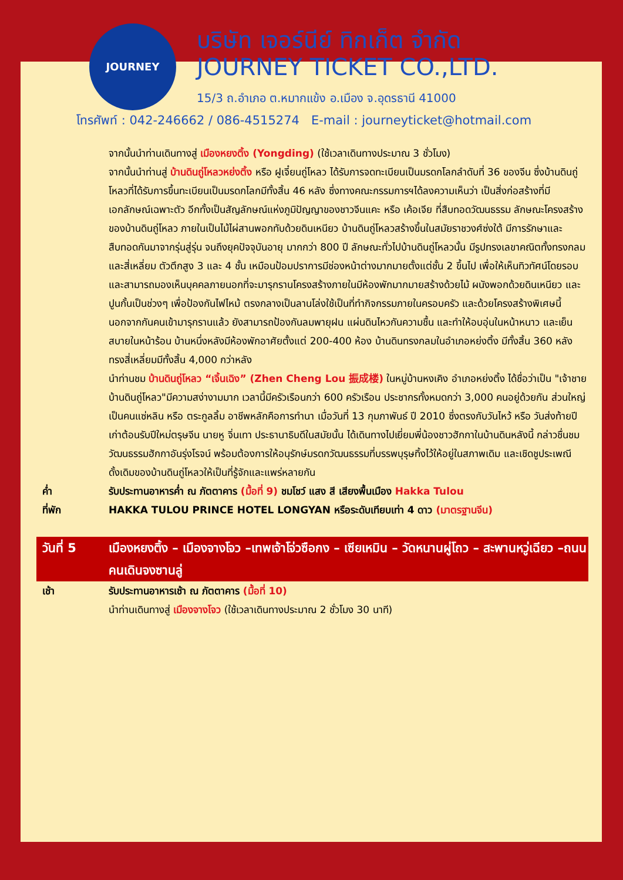JOURNEY
บริษัท เจอร์นีย์ ทิกเก็ต จำกัด
JOURNEY TICKET CO.,LTD.
15/3 ถ.อำเภอ ต.หมากแข้ง อ.เมือง จ.อุดรธานี 41000
โทรศัพท์ : 042-246662 / 086-4515274 E-mail : journeyticket@hotmail.com
| | จากนั้นนำท่านเดินทางสู่ เมืองหยงติ้ง (Yongding) (ใช้เวลาเดินทางประมาณ 3 ชั่วโมง) จากนั้นนำท่านสู่ บ้านดินถู่โหลวหย่งติ้ง หรือ ฝูเจี๋ยนถู่โหลว ได้รับการจดทะเบียนเป็นมรดกโลกลำดับที่ 36 ของจีน ซึ่งบ้านดินถู่โหลวที่ได้รับการขึ้นทะเบียนเป็นมรดกโลกมีทั้งสิ้น 46 หลัง ซึ่งทางคณะกรรมการฯได้ลงความเห็นว่า เป็นสิ่งก่อสร้างที่มีเอกลักษณ์เฉพาะตัว อีกทั้งเป็นสัญลักษณ์แห่งภูมิปัญญาของชาวจีนแคะ หรือ เค้อเจีย ที่สืบทอดวัฒนธรรม ลักษณะโครงสร้างของบ้านดินถู่โหลว ภายในเป็นไม้ไผ่สานพอกทับด้วยดินเหนียว บ้านดินถู่โหลวสร้างขึ้นในสมัยราชวงศ์ซ่งใต้ มีการรักษาและสืบทอดกันมาจากรุ่นสู่รุ่น จนถึงยุคปัจจุบันอายุ มากกว่า 800 ปี ลักษณะทั่วไปบ้านดินถู่โหลวนั้น มีรูปทรงเลขาคณิตทั้งทรงกลม และสี่เหลี่ยม ตัวตึกสูง 3 และ 4 ชั้น เหมือนป้อมปราการมีช่องหน้าต่างมากมายตั้งแต่ชั้น 2 ขึ้นไป เพื่อให้เห็นทิวทัศน์โดยรอบ และสามารถมองเห็นบุคคลภายนอกที่จะมารุกรานโครงสร้างภายในมีห้องพักมากมายสร้างด้วยไม้ ผนังพอกด้วยดินเหนียว และปูนกั้นเป็นช่วงๆ เพื่อป้องกันไฟไหม้ ตรงกลางเป็นลานโล่งใช้เป็นที่ทำกิจกรรมภายในครอบครัว และด้วยโครงสร้างพิเศษนี้ นอกจากกันคนเข้ามารุกรานแล้ว ยังสามารถป้องกันลมพายุฝน แผ่นดินไหวกันความชื้น และทำให้อบอุ่นในหน้าหนาว และเย็นสบายในหน้าร้อน บ้านหนึ่งหลังมีห้องพักอาศัยตั้งแต่ 200-400 ห้อง บ้านดินทรงกลมในอำเภอหย่งติ้ง มีทั้งสิ้น 360 หลัง ทรงสี่เหลี่ยมมีทั้งสิ้น 4,000 กว่าหลัง นำท่านชม บ้านดินถู่โหลว “เจิ้นเฉิง” (Zhen Cheng Lou 振成楼) ในหมู่บ้านหงเคิง อำเภอหย่งติ้ง ได้ชื่อว่าเป็น "เจ้าชายบ้านดินถู่โหลว"มีความสง่างามมาก เวลานี้มีครัวเรือนกว่า 600 ครัวเรือน ประชากรทั้งหมดกว่า 3,000 คนอยู่ด้วยกัน ส่วนใหญ่เป็นคนแซ่หลิน หรือ ตระกูลลิ้ม อาชีพหลักคือการทำนา เมื่อวันที่ 13 กุมภาพันธ์ ปี 2010 ซึ่งตรงกับวันไหว้ หรือ วันส่งท้ายปีเก่าต้อนรับปีใหม่ตรุษจีน นายหู จิ่นเทา ประธานาธิบดีในสมัยนั้น ได้เดินทางไปเยี่ยมพี่น้องชาวฮักกาในบ้านดินหลังนี้ กล่าวชื่นชมวัฒนธรรมฮักกาอันรุ่งโรจน์ พร้อมต้องการให้อนุรักษ์มรดกวัฒนธรรมที่บรรพบุรุษทิ้งไว้ให้อยู่ในสภาพเดิม และเชิดชูประเพณีดั้งเดิมของบ้านดินถู่โหลวให้เป็นที่รู้จักและแพร่หลายกัน |
| ค่ำ | รับประทานอาหารค่ำ ณ ภัตตาคาร (มื้อที่ 9) ชมโชว์ แสง สี เสียงพื้นเมือง Hakka Tulou |
| ที่พัก | HAKKA TULOU PRINCE HOTEL LONGYAN หรือระดับเทียบเท่า 4 ดาว (มาตรฐานจีน) |
| วันที่ 5 | เมืองหยงติ้ง – เมืองจางโจว –เทพเจ้าโจ่วซือกง – เซียเหมิน – วัดหนานผู่โถว – สะพานหวู่เฉียว –ถนนคนเดินจงซานลู่ |
| เช้า | รับประทานอาหารเช้า ณ ภัตตาคาร (มื้อที่ 10) นำท่านเดินทางสู่ เมืองจางโจว (ใช้เวลาเดินทางประมาณ 2 ชั่วโมง 30 นาที) |